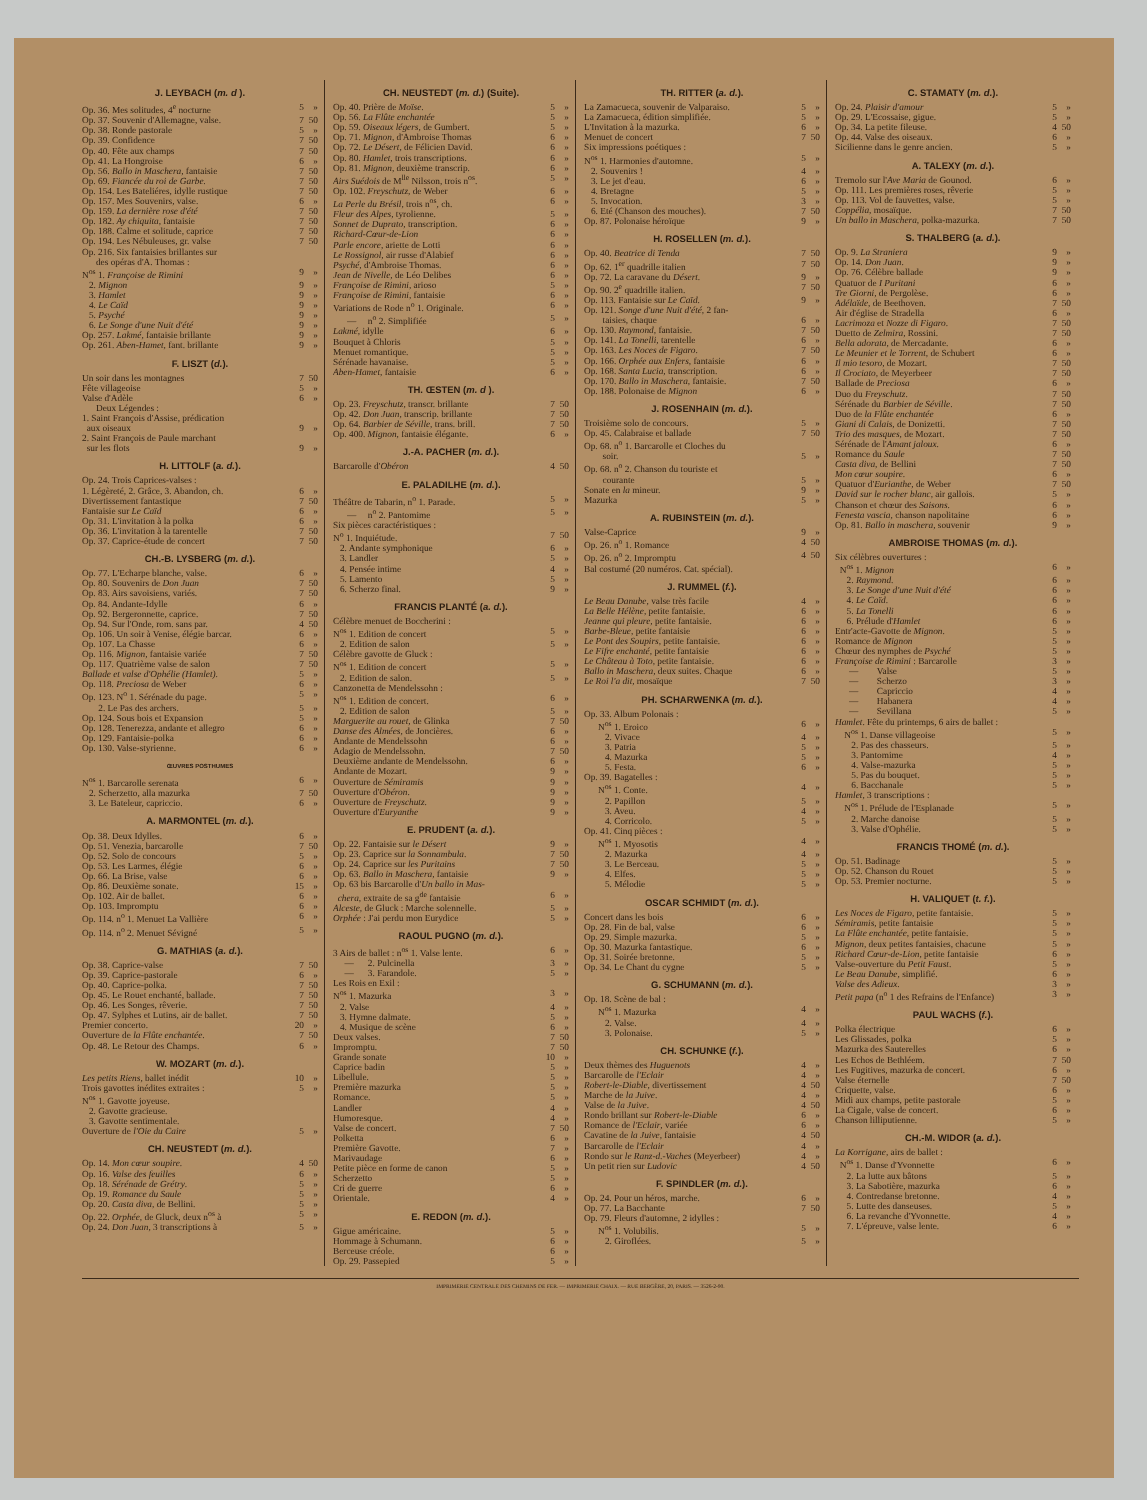| J. LEYBACH ( m. d ). | | |
| --- | --- | --- |
| Op. 36. Mes solitudes, 4<sup>e</sup> nocturne | 5 | » |
| Op. 37. Souvenir d'Allemagne, valse. | 7 | 50 |
| Op. 38. Ronde pastorale | 5 | » |
| Op. 39. Confidence | 7 | 50 |
| Op. 40. Fête aux champs | 7 | 50 |
| Op. 41. La Hongroise | 6 | » |
| Op. 56. Ballo in Maschera , fantaisie | 7 | 50 |
| Op. 69. Fiancée du roi de Garbe. | 7 | 50 |
| Op. 154. Les Bateliéres, idylle rustique | 7 | 50 |
| Op. 157. Mes Souvenirs, valse. | 6 | » |
| Op. 159. La dernière rose d'été | 7 | 50 |
| Op. 182. Ay chiquita , fantaisie | 7 | 50 |
| Op. 188. Calme et solitude, caprice | 7 | 50 |
| Op. 194. Les Nébuleuses, gr. valse | 7 | 50 |
| Op. 216. Six fantaisies brillantes sur | | |
| des opéras d'A. Thomas : | | |
| N<sup>os</sup> 1. Françoise de Rimini | 9 | » |
| 2. Mignon | 9 | » |
| 3. Hamlet | 9 | » |
| 4. Le Caïd | 9 | » |
| 5. Psyché | 9 | » |
| 6. Le Songe d'une Nuit d'été | 9 | » |
| Op. 257. Lakmé , fantaisie brillante | 9 | » |
| Op. 261. Aben-Hamet , fant. brillante | 9 | » |
| F. LISZT ( d. ). | | |
| Un soir dans les montagnes | 7 | 50 |
| Fête villageoise | 5 | » |
| Valse d'Adèle | 6 | » |
| Deux Légendes : | | |
| 1. Saint François d'Assise, prédication | | |
| aux oiseaux | 9 | » |
| 2. Saint François de Paule marchant | | |
| sur les flots | 9 | » |
| H. LITTOLF ( a. d. ). | | |
| Op. 24. Trois Caprices-valses : | | |
| 1. Légèreté, 2. Grâce, 3. Abandon, ch. | 6 | » |
| Divertissement fantastique | 7 | 50 |
| Fantaisie sur Le Caïd | 6 | » |
| Op. 31. L'invitation à la polka | 6 | » |
| Op. 36. L'invitation à la tarentelle | 7 | 50 |
| Op. 37. Caprice-étude de concert | 7 | 50 |
| CH.-B. LYSBERG ( m. d. ). | | |
| Op. 77. L'Echarpe blanche, valse. | 6 | » |
| Op. 80. Souvenirs de Don Juan | 7 | 50 |
| Op. 83. Airs savoisiens, variés. | 7 | 50 |
| Op. 84. Andante-Idylle | 6 | » |
| Op. 92. Bergeronnette, caprice. | 7 | 50 |
| Op. 94. Sur l'Onde, rom. sans par. | 4 | 50 |
| Op. 106. Un soir à Venise, élégie barcar. | 6 | » |
| Op. 107. La Chasse | 6 | » |
| Op. 116. Mignon , fantaisie variée | 7 | 50 |
| Op. 117. Quatrième valse de salon | 7 | 50 |
| Ballade et valse d'Ophélie (Hamlet). | 5 | » |
| Op. 118. Preciosa de Weber | 6 | » |
| Op. 123. N<sup>o</sup> 1. Sérénade du page. | 5 | » |
| 2. Le Pas des archers. | 5 | » |
| Op. 124. Sous bois et Expansion | 5 | » |
| Op. 128. Tenerezza, andante et allegro | 6 | » |
| Op. 129. Fantaisie-polka | 6 | » |
| Op. 130. Valse-styrienne. | 6 | » |
| ŒUVRES POSTHUMES | | |
| N<sup>os</sup> 1. Barcarolle serenata | 6 | » |
| 2. Scherzetto, alla mazurka | 7 | 50 |
| 3. Le Bateleur, capriccio. | 6 | » |
| A. MARMONTEL ( m. d. ). | | |
| Op. 38. Deux Idylles. | 6 | » |
| Op. 51. Venezia, barcarolle | 7 | 50 |
| Op. 52. Solo de concours | 5 | » |
| Op. 53. Les Larmes, élégie | 6 | » |
| Op. 66. La Brise, valse | 6 | » |
| Op. 86. Deuxième sonate. | 15 | » |
| Op. 102. Air de ballet. | 6 | » |
| Op. 103. Impromptu | 6 | » |
| Op. 114. n<sup>o</sup> 1. Menuet La Vallière | 6 | » |
| Op. 114. n<sup>o</sup> 2. Menuet Sévigné | 5 | » |
| G. MATHIAS ( a. d. ). | | |
| Op. 38. Caprice-valse | 7 | 50 |
| Op. 39. Caprice-pastorale | 6 | » |
| Op. 40. Caprice-polka. | 7 | 50 |
| Op. 45. Le Rouet enchanté, ballade. | 7 | 50 |
| Op. 46. Les Songes, rêverie. | 7 | 50 |
| Op. 47. Sylphes et Lutins, air de ballet. | 7 | 50 |
| Premier concerto. | 20 | » |
| Ouverture de la Flûte enchantée . | 7 | 50 |
| Op. 48. Le Retour des Champs. | 6 | » |
| W. MOZART ( m. d. ). | | |
| Les petits Riens , ballet inédit | 10 | » |
| Trois gavottes inédites extraites : | 5 | » |
| N<sup>os</sup> 1. Gavotte joyeuse. | | |
| 2. Gavotte gracieuse. | | |
| 3. Gavotte sentimentale. | | |
| Ouverture de l'Oie du Caire | 5 | » |
| CH. NEUSTEDT ( m. d. ). | | |
| Op. 14. Mon cœur soupire . | 4 | 50 |
| Op. 16. Valse des feuilles | 6 | » |
| Op. 18. Sérénade de Grétry . | 5 | » |
| Op. 19. Romance du Saule | 5 | » |
| Op. 20. Casta diva , de Bellini. | 5 | » |
| Op. 22. Orphée , de Gluck, deux n<sup>os</sup> à | 5 | » |
| Op. 24. Don Juan , 3 transcriptions à | 5 | » |
| CH. NEUSTEDT ( m. d. ) (Suite). | | |
| --- | --- | --- |
| Op. 40. Prière de Moïse . | 5 | » |
| Op. 56. La Flûte enchantée | 5 | » |
| Op. 59. Oiseaux légers , de Gumbert. | 5 | » |
| Op. 71. Mignon , d'Ambroise Thomas | 6 | » |
| Op. 72. Le Désert , de Félicien David. | 6 | » |
| Op. 80. Hamlet , trois transcriptions. | 6 | » |
| Op. 81. Mignon , deuxième transcrip. | 6 | » |
| Airs Suédois de M<sup>lle</sup> Nilsson, trois n<sup>os</sup>. | 5 | » |
| Op. 102. Freyschutz , de Weber | 6 | » |
| La Perle du Brésil , trois n<sup>os</sup>, ch. | 6 | » |
| Fleur des Alpes , tyrolienne. | 5 | » |
| Sonnet de Duprato , transcription. | 6 | » |
| Richard-Cœur-de-Lion | 6 | » |
| Parle encore , ariette de Lotti | 6 | » |
| Le Rossignol , air russe d'Alabief | 6 | » |
| Psyché , d'Ambroise Thomas. | 6 | » |
| Jean de Nivelle , de Léo Delibes | 6 | » |
| Françoise de Rimini , arioso | 5 | » |
| Françoise de Rimini , fantaisie | 6 | » |
| Variations de Rode n<sup>o</sup> 1. Originale. | 6 | » |
| — n<sup>o</sup> 2. Simplifiée | 5 | » |
| Lakmé , idylle | 6 | » |
| Bouquet à Chloris | 5 | » |
| Menuet romantique. | 5 | » |
| Sérénade havanaise. | 5 | » |
| Aben-Hamet , fantaisie | 6 | » |
| TH. ŒSTEN ( m. d ). | | |
| Op. 23. Freyschutz , transcr. brillante | 7 | 50 |
| Op. 42. Don Juan , transcrip. brillante | 7 | 50 |
| Op. 64. Barbier de Séville , trans. brill. | 7 | 50 |
| Op. 400. Mignon , fantaisie élégante. | 6 | » |
| J.-A. PACHER ( m. d. ). | | |
| Barcarolle d' Obéron | 4 | 50 |
| E. PALADILHE ( m. d. ). | | |
| Théâtre de Tabarin, n<sup>o</sup> 1. Parade. | 5 | » |
| — n<sup>o</sup> 2. Pantomime | 5 | » |
| Six pièces caractéristiques : | | |
| N<sup>o</sup> 1. Inquiétude. | 7 | 50 |
| 2. Andante symphonique | 6 | » |
| 3. Landler | 5 | » |
| 4. Pensée intime | 4 | » |
| 5. Lamento | 5 | » |
| 6. Scherzo final. | 9 | » |
| FRANCIS PLANTÉ ( a. d. ). | | |
| Célèbre menuet de Boccherini : | | |
| N<sup>os</sup> 1. Edition de concert | 5 | » |
| 2. Edition de salon | 5 | » |
| Célèbre gavotte de Gluck : | | |
| N<sup>os</sup> 1. Edition de concert | 5 | » |
| 2. Edition de salon. | 5 | » |
| Canzonetta de Mendelssohn : | | |
| N<sup>os</sup> 1. Edition de concert. | 6 | » |
| 2. Edition de salon | 5 | » |
| Marguerite au rouet , de Glinka | 7 | 50 |
| Danse des Almées , de Joncières. | 6 | » |
| Andante de Mendelssohn | 6 | » |
| Adagio de Mendelssohn. | 7 | 50 |
| Deuxième andante de Mendelssohn. | 6 | » |
| Andante de Mozart. | 9 | » |
| Ouverture de Sémiramis | 9 | » |
| Ouverture d' Obéron . | 9 | » |
| Ouverture de Freyschutz . | 9 | » |
| Ouverture d' Euryanthe | 9 | » |
| E. PRUDENT ( a. d. ). | | |
| Op. 22. Fantaisie sur le Désert | 9 | » |
| Op. 23. Caprice sur la Sonnambula . | 7 | 50 |
| Op. 24. Caprice sur les Puritains | 7 | 50 |
| Op. 63. Ballo in Maschera , fantaisie | 9 | » |
| Op. 63 bis Barcarolle d' Un ballo in Mas- | | |
| chera , extraite de sa g<sup>de</sup> fantaisie | 6 | » |
| Alceste , de Gluck : Marche solennelle. | 5 | » |
| Orphée : J'ai perdu mon Eurydice | 5 | » |
| RAOUL PUGNO ( m. d. ). | | |
| 3 Airs de ballet : n<sup>os</sup> 1. Valse lente. | 6 | » |
| — 2. Pulcinella | 3 | » |
| — 3. Farandole. | 5 | » |
| Les Rois en Exil : | | |
| N<sup>os</sup> 1. Mazurka | 3 | » |
| 2. Valse | 4 | » |
| 3. Hymne dalmate. | 5 | » |
| 4. Musique de scène | 6 | » |
| Deux valses. | 7 | 50 |
| Impromptu. | 7 | 50 |
| Grande sonate | 10 | » |
| Caprice badin | 5 | » |
| Libellule. | 5 | » |
| Première mazurka | 5 | » |
| Romance. | 5 | » |
| Landler | 4 | » |
| Humoresque. | 4 | » |
| Valse de concert. | 7 | 50 |
| Polketta | 6 | » |
| Première Gavotte. | 7 | » |
| Marivaudage | 6 | » |
| Petite pièce en forme de canon | 5 | » |
| Scherzetto | 5 | » |
| Cri de guerre | 6 | » |
| Orientale. | 4 | » |
| E. REDON ( m. d. ). | | |
| Gigue américaine. | 5 | » |
| Hommage à Schumann. | 6 | » |
| Berceuse créole. | 6 | » |
| Op. 29. Passepied | 5 | » |
| TH. RITTER ( a. d. ). | | |
| --- | --- | --- |
| La Zamacueca, souvenir de Valparaiso. | 5 | » |
| La Zamacueca, édition simplifiée. | 5 | » |
| L'Invitation à la mazurka. | 6 | » |
| Menuet de concert | 7 | 50 |
| Six impressions poétiques : | | |
| N<sup>os</sup> 1. Harmonies d'automne. | 5 | » |
| 2. Souvenirs ! | 4 | » |
| 3. Le jet d'eau. | 6 | » |
| 4. Bretagne | 5 | » |
| 5. Invocation. | 3 | » |
| 6. Eté (Chanson des mouches). | 7 | 50 |
| Op. 87. Polonaise héroïque | 9 | » |
| H. ROSELLEN ( m. d. ). | | |
| Op. 40. Beatrice di Tenda | 7 | 50 |
| Op. 62. 1<sup>er</sup> quadrille italien | 7 | 50 |
| Op. 72. La caravane du Désert . | 9 | » |
| Op. 90. 2<sup>e</sup> quadrille italien. | 7 | 50 |
| Op. 113. Fantaisie sur Le Caïd . | 9 | » |
| Op. 121. Songe d'une Nuit d'été , 2 fan- | | |
| taisies, chaque | 6 | » |
| Op. 130. Raymond , fantaisie. | 7 | 50 |
| Op. 141. La Tonelli , tarentelle | 6 | » |
| Op. 163. Les Noces de Figaro . | 7 | 50 |
| Op. 166. Orphée aux Enfers , fantaisie | 6 | » |
| Op. 168. Santa Lucia , transcription. | 6 | » |
| Op. 170. Ballo in Maschera , fantaisie. | 7 | 50 |
| Op. 188. Polonaise de Mignon | 6 | » |
| J. ROSENHAIN ( m. d. ). | | |
| Troisième solo de concours. | 5 | » |
| Op. 45. Calabraise et ballade | 7 | 50 |
| Op. 68. n<sup>o</sup> 1. Barcarolle et Cloches du | | |
| soir. | 5 | » |
| Op. 68. n<sup>o</sup> 2. Chanson du touriste et | | |
| courante | 5 | » |
| Sonate en la mineur. | 9 | » |
| Mazurka | 5 | » |
| A. RUBINSTEIN ( m. d. ). | | |
| Valse-Caprice | 9 | » |
| Op. 26. n<sup>o</sup> 1. Romance | 4 | 50 |
| Op. 26. n<sup>o</sup> 2. Impromptu | 4 | 50 |
| Bal costumé (20 numéros. Cat. spécial). | | |
| J. RUMMEL ( f. ). | | |
| Le Beau Danube , valse très facile | 4 | » |
| La Belle Hélène , petite fantaisie. | 6 | » |
| Jeanne qui pleure , petite fantaisie. | 6 | » |
| Barbe-Bleue , petite fantaisie | 6 | » |
| Le Pont des Soupirs , petite fantaisie. | 6 | » |
| Le Fifre enchanté , petite fantaisie | 6 | » |
| Le Château à Toto , petite fantaisie. | 6 | » |
| Ballo in Maschera , deux suites. Chaque | 6 | » |
| Le Roi l'a dit , mosaïque | 7 | 50 |
| PH. SCHARWENKA ( m. d. ). | | |
| Op. 33. Album Polonais : | | |
| N<sup>os</sup> 1. Eroico | 6 | » |
| 2. Vivace | 4 | » |
| 3. Patria | 5 | » |
| 4. Mazurka | 5 | » |
| 5. Festa. | 6 | » |
| Op. 39. Bagatelles : | | |
| N<sup>os</sup> 1. Conte. | 4 | » |
| 2. Papillon | 5 | » |
| 3. Aveu. | 4 | » |
| 4. Corricolo. | 5 | » |
| Op. 41. Cinq pièces : | | |
| N<sup>os</sup> 1. Myosotis | 4 | » |
| 2. Mazurka | 4 | » |
| 3. Le Berceau. | 5 | » |
| 4. Elfes. | 5 | » |
| 5. Mélodie | 5 | » |
| OSCAR SCHMIDT ( m. d. ). | | |
| Concert dans les bois | 6 | » |
| Op. 28. Fin de bal, valse | 6 | » |
| Op. 29. Simple mazurka. | 5 | » |
| Op. 30. Mazurka fantastique. | 6 | » |
| Op. 31. Soirée bretonne. | 5 | » |
| Op. 34. Le Chant du cygne | 5 | » |
| G. SCHUMANN ( m. d. ). | | |
| Op. 18. Scène de bal : | | |
| N<sup>os</sup> 1. Mazurka | 4 | » |
| 2. Valse. | 4 | » |
| 3. Polonaise. | 5 | » |
| CH. SCHUNKE ( f. ). | | |
| Deux thèmes des Huguenots | 4 | » |
| Barcarolle de l'Eclair | 4 | » |
| Robert-le-Diable , divertissement | 4 | 50 |
| Marche de la Juive . | 4 | » |
| Valse de la Juive . | 4 | 50 |
| Rondo brillant sur Robert-le-Diable | 6 | » |
| Romance de l'Eclair , variée | 6 | » |
| Cavatine de la Juive , fantaisie | 4 | 50 |
| Barcarolle de l'Eclair | 4 | » |
| Rondo sur le Ranz-d.-Vaches (Meyerbeer) | 4 | » |
| Un petit rien sur Ludovic | 4 | 50 |
| F. SPINDLER ( m. d. ). | | |
| Op. 24. Pour un héros, marche. | 6 | » |
| Op. 77. La Bacchante | 7 | 50 |
| Op. 79. Fleurs d'automne, 2 idylles : | | |
| N<sup>os</sup> 1. Volubilis. | 5 | » |
| 2. Giroflées. | 5 | » |
| C. STAMATY ( m. d. ). | | |
| --- | --- | --- |
| Op. 24. Plaisir d'amour | 5 | » |
| Op. 29. L'Ecossaise, gigue. | 5 | » |
| Op. 34. La petite fileuse. | 4 | 50 |
| Op. 44. Valse des oiseaux. | 6 | » |
| Sicilienne dans le genre ancien. | 5 | » |
| A. TALEXY ( m. d. ). | | |
| Tremolo sur l' Ave Maria de Gounod. | 6 | » |
| Op. 111. Les premières roses, rêverie | 5 | » |
| Op. 113. Vol de fauvettes, valse. | 5 | » |
| Coppélia , mosaïque. | 7 | 50 |
| Un ballo in Maschera , polka-mazurka. | 7 | 50 |
| S. THALBERG ( a. d. ). | | |
| Op. 9. La Straniera | 9 | » |
| Op. 14. Don Juan . | 9 | » |
| Op. 76. Célèbre ballade | 9 | » |
| Quatuor de I Puritani | 6 | » |
| Tre Giorni , de Pergolèse. | 6 | » |
| Adélaïde , de Beethoven. | 7 | 50 |
| Air d'église de Stradella | 6 | » |
| Lacrimoza et Nozze di Figaro . | 7 | 50 |
| Duetto de Zelmira , Rossini. | 7 | 50 |
| Bella adorata , de Mercadante. | 6 | » |
| Le Meunier et le Torrent , de Schubert | 6 | » |
| Il mio tesoro , de Mozart. | 7 | 50 |
| Il Crociato , de Meyerbeer | 7 | 50 |
| Ballade de Preciosa | 6 | » |
| Duo du Freyschutz . | 7 | 50 |
| Sérénade du Barbier de Séville . | 7 | 50 |
| Duo de la Flûte enchantée | 6 | » |
| Giani di Calais , de Donizetti. | 7 | 50 |
| Trio des masques , de Mozart. | 7 | 50 |
| Sérénade de l' Amant jaloux . | 6 | » |
| Romance du Saule | 7 | 50 |
| Casta diva , de Bellini | 7 | 50 |
| Mon cœur soupire . | 6 | » |
| Quatuor d' Eurianthe , de Weber | 7 | 50 |
| David sur le rocher blanc , air gallois. | 5 | » |
| Chanson et chœur des Saisons . | 6 | » |
| Fenesta vascia , chanson napolitaine | 6 | » |
| Op. 81. Ballo in maschera , souvenir | 9 | » |
| AMBROISE THOMAS ( m. d. ). | | |
| Six célèbres ouvertures : | | |
| N<sup>os</sup> 1. Mignon | 6 | » |
| 2. Raymond . | 6 | » |
| 3. Le Songe d'une Nuit d'été | 6 | » |
| 4. Le Caïd . | 6 | » |
| 5. La Tonelli | 6 | » |
| 6. Prélude d' Hamlet | 6 | » |
| Entr'acte-Gavotte de Mignon . | 5 | » |
| Romance de Mignon | 5 | » |
| Chœur des nymphes de Psyché | 5 | » |
| Françoise de Rimini : Barcarolle | 3 | » |
| — Valse | 5 | » |
| — Scherzo | 3 | » |
| — Capriccio | 4 | » |
| — Habanera | 4 | » |
| — Sevillana | 5 | » |
| Hamlet . Fête du printemps, 6 airs de ballet : | | |
| N<sup>os</sup> 1. Danse villageoise | 5 | » |
| 2. Pas des chasseurs. | 5 | » |
| 3. Pantomime | 4 | » |
| 4. Valse-mazurka | 5 | » |
| 5. Pas du bouquet. | 5 | » |
| 6. Bacchanale | 5 | » |
| Hamlet , 3 transcriptions : | | |
| N<sup>os</sup> 1. Prélude de l'Esplanade | 5 | » |
| 2. Marche danoise | 5 | » |
| 3. Valse d'Ophélie. | 5 | » |
| FRANCIS THOMÉ ( m. d. ). | | |
| Op. 51. Badinage | 5 | » |
| Op. 52. Chanson du Rouet | 5 | » |
| Op. 53. Premier nocturne. | 5 | » |
| H. VALIQUET ( t. f. ). | | |
| Les Noces de Figaro , petite fantaisie. | 5 | » |
| Sémiramis , petite fantaisie | 5 | » |
| La Flûte enchantée , petite fantaisie. | 5 | » |
| Mignon , deux petites fantaisies, chacune | 5 | » |
| Richard Cœur-de-Lion , petite fantaisie | 6 | » |
| Valse-ouverture du Petit Faust . | 5 | » |
| Le Beau Danube , simplifié. | 6 | » |
| Valse des Adieux . | 3 | » |
| Petit papa (n<sup>o</sup> 1 des Refrains de l'Enfance) | 3 | » |
| PAUL WACHS ( f. ). | | |
| Polka électrique | 6 | » |
| Les Glissades, polka | 5 | » |
| Mazurka des Sauterelles | 6 | » |
| Les Echos de Bethléem. | 7 | 50 |
| Les Fugitives, mazurka de concert. | 6 | » |
| Valse éternelle | 7 | 50 |
| Criquette, valse. | 6 | » |
| Midi aux champs, petite pastorale | 5 | » |
| La Cigale, valse de concert. | 6 | » |
| Chanson lilliputienne. | 5 | » |
| CH.-M. WIDOR ( a. d. ). | | |
| La Korrigane , airs de ballet : | | |
| N<sup>os</sup> 1. Danse d'Yvonnette | 6 | » |
| 2. La lutte aux bâtons | 5 | » |
| 3. La Sabotière, mazurka | 6 | » |
| 4. Contredanse bretonne. | 4 | » |
| 5. Lutte des danseuses. | 5 | » |
| 6. La revanche d'Yvonnette. | 4 | » |
| 7. L'épreuve, valse lente. | 6 | » |
IMPRIMERIE CENTRALE DES CHEMINS DE FER. — IMPRIMERIE CHAIX. — RUE BERGÈRE, 20, PARIS. — 3526-2-90.